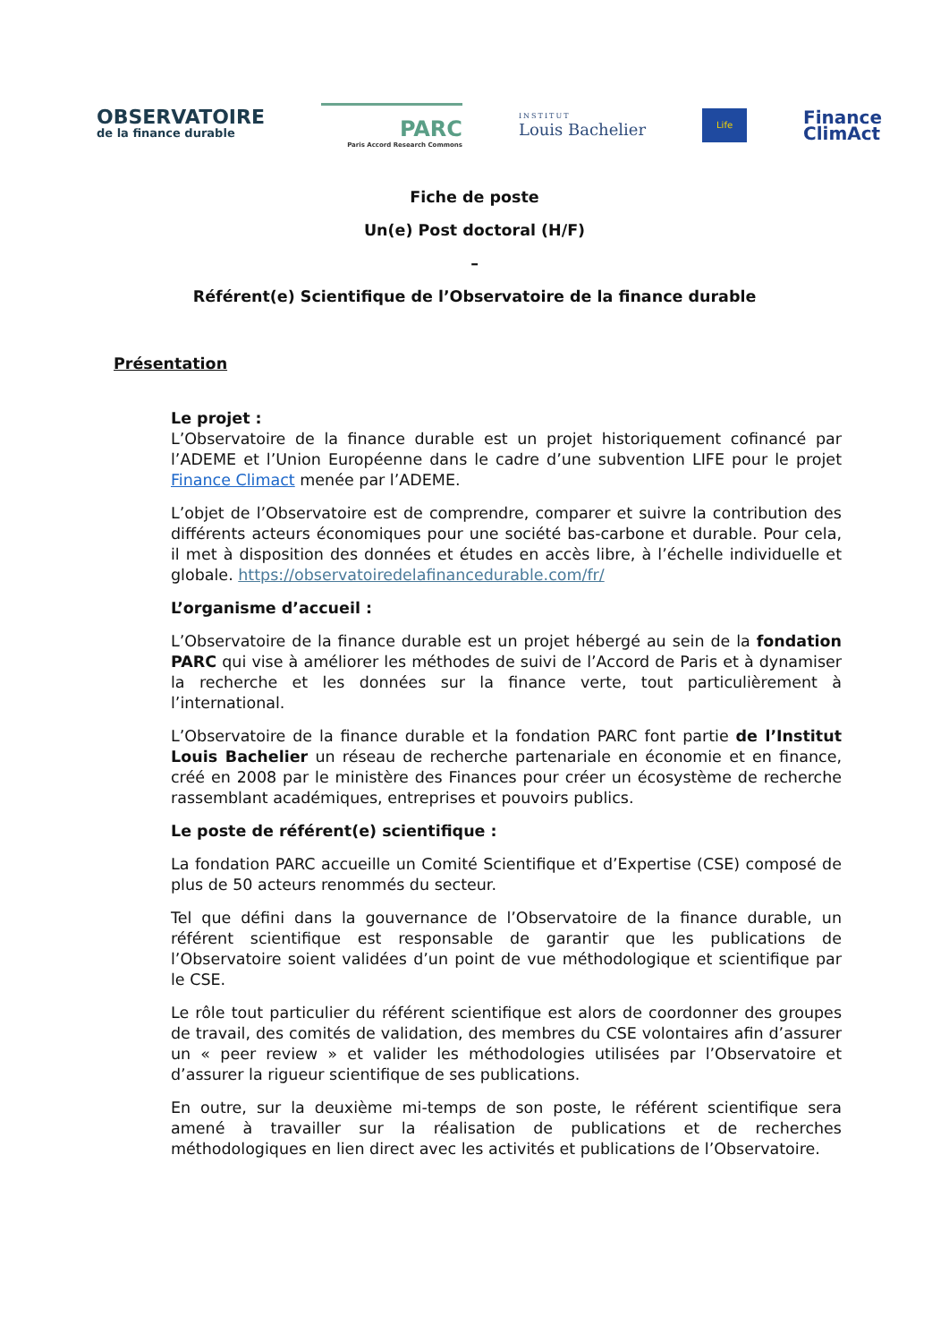OBSERVATOIRE
de la finance durable
PARC
Paris Accord Research Commons
INSTITUT
Louis Bachelier
Life
Finance
ClimAct
Fiche de poste
Un(e) Post doctoral (H/F)
–
Référent(e) Scientifique de l’Observatoire de la finance durable
Présentation
Le projet :
L’Observatoire de la finance durable est un projet historiquement cofinancé par l’ADEME et l’Union Européenne dans le cadre d’une subvention LIFE pour le projet Finance Climact menée par l’ADEME.
L’objet de l’Observatoire est de comprendre, comparer et suivre la contribution des différents acteurs économiques pour une société bas-carbone et durable. Pour cela, il met à disposition des données et études en accès libre, à l’échelle individuelle et globale. https://observatoiredelafinancedurable.com/fr/
L’organisme d’accueil :
L’Observatoire de la finance durable est un projet hébergé au sein de la fondation PARC qui vise à améliorer les méthodes de suivi de l’Accord de Paris et à dynamiser la recherche et les données sur la finance verte, tout particulièrement à l’international.
L’Observatoire de la finance durable et la fondation PARC font partie de l’Institut Louis Bachelier un réseau de recherche partenariale en économie et en finance, créé en 2008 par le ministère des Finances pour créer un écosystème de recherche rassemblant académiques, entreprises et pouvoirs publics.
Le poste de référent(e) scientifique :
La fondation PARC accueille un Comité Scientifique et d’Expertise (CSE) composé de plus de 50 acteurs renommés du secteur.
Tel que défini dans la gouvernance de l’Observatoire de la finance durable, un référent scientifique est responsable de garantir que les publications de l’Observatoire soient validées d’un point de vue méthodologique et scientifique par le CSE.
Le rôle tout particulier du référent scientifique est alors de coordonner des groupes de travail, des comités de validation, des membres du CSE volontaires afin d’assurer un « peer review » et valider les méthodologies utilisées par l’Observatoire et d’assurer la rigueur scientifique de ses publications.
En outre, sur la deuxième mi-temps de son poste, le référent scientifique sera amené à travailler sur la réalisation de publications et de recherches méthodologiques en lien direct avec les activités et publications de l’Observatoire.